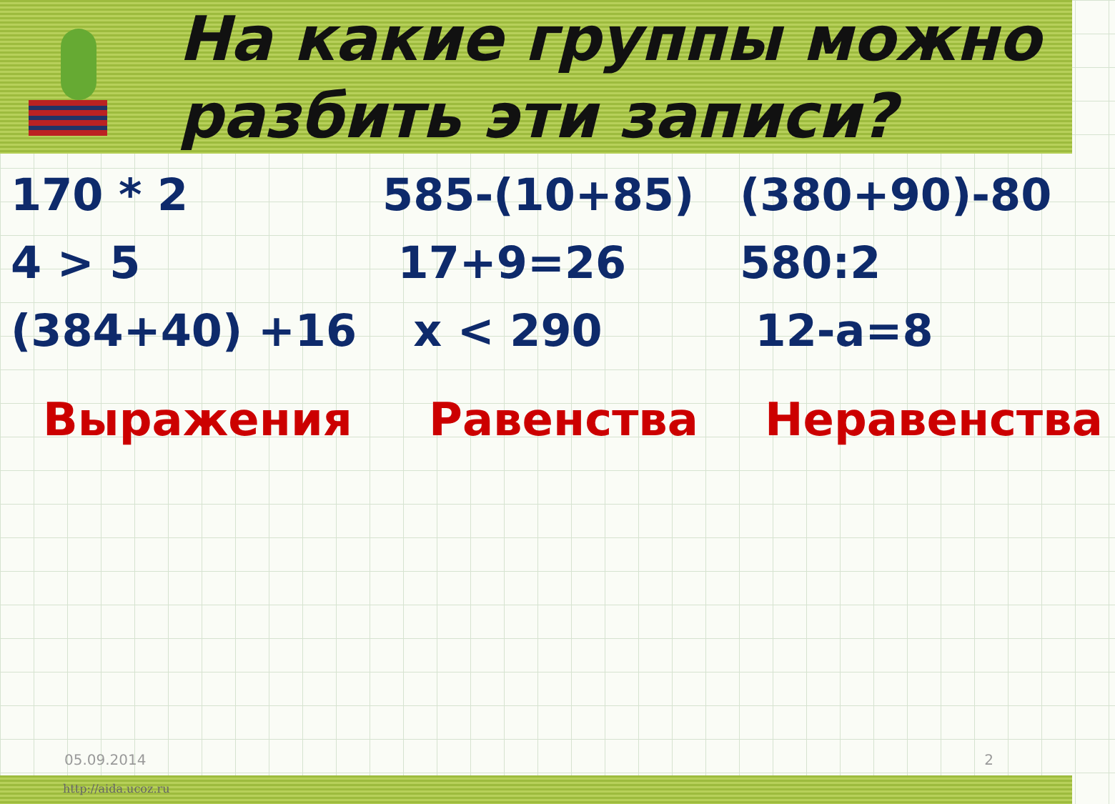На какие группы можно
разбить эти записи?
170 * 2
585-(10+85)
(380+90)-80
4 > 5
17+9=26
580:2
(384+40) +16
x < 290
12-a=8
Выражения
Равенства
Неравенства
05.09.2014 2
http://aida.ucoz.ru